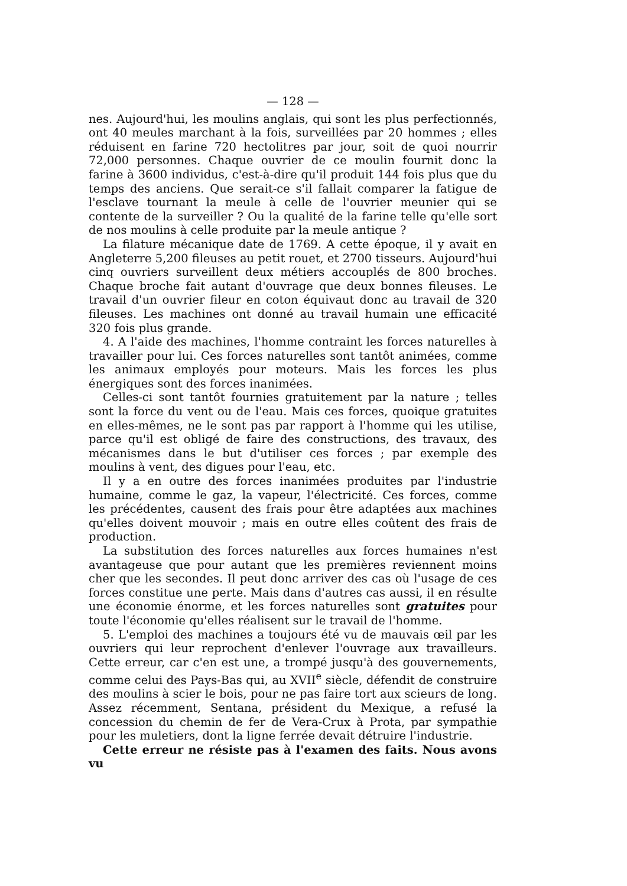— 128 —
nes. Aujourd'hui, les moulins anglais, qui sont les plus perfectionnés, ont 40 meules marchant à la fois, surveillées par 20 hommes ; elles réduisent en farine 720 hectolitres par jour, soit de quoi nourrir 72,000 personnes. Chaque ouvrier de ce moulin fournit donc la farine à 3600 individus, c'est-à-dire qu'il produit 144 fois plus que du temps des anciens. Que serait-ce s'il fallait comparer la fatigue de l'esclave tournant la meule à celle de l'ouvrier meunier qui se contente de la surveiller ? Ou la qualité de la farine telle qu'elle sort de nos moulins à celle produite par la meule antique ?
La filature mécanique date de 1769. A cette époque, il y avait en Angleterre 5,200 fileuses au petit rouet, et 2700 tisseurs. Aujourd'hui cinq ouvriers surveillent deux métiers accouplés de 800 broches. Chaque broche fait autant d'ouvrage que deux bonnes fileuses. Le travail d'un ouvrier fileur en coton équivaut donc au travail de 320 fileuses. Les machines ont donné au travail humain une efficacité 320 fois plus grande.
4. A l'aide des machines, l'homme contraint les forces naturelles à travailler pour lui. Ces forces naturelles sont tantôt animées, comme les animaux employés pour moteurs. Mais les forces les plus énergiques sont des forces inanimées.
Celles-ci sont tantôt fournies gratuitement par la nature ; telles sont la force du vent ou de l'eau. Mais ces forces, quoique gratuites en elles-mêmes, ne le sont pas par rapport à l'homme qui les utilise, parce qu'il est obligé de faire des constructions, des travaux, des mécanismes dans le but d'utiliser ces forces ; par exemple des moulins à vent, des digues pour l'eau, etc.
Il y a en outre des forces inanimées produites par l'industrie humaine, comme le gaz, la vapeur, l'électricité. Ces forces, comme les précédentes, causent des frais pour être adaptées aux machines qu'elles doivent mouvoir ; mais en outre elles coûtent des frais de production.
La substitution des forces naturelles aux forces humaines n'est avantageuse que pour autant que les premières reviennent moins cher que les secondes. Il peut donc arriver des cas où l'usage de ces forces constitue une perte. Mais dans d'autres cas aussi, il en résulte une économie énorme, et les forces naturelles sont gratuites pour toute l'économie qu'elles réalisent sur le travail de l'homme.
5. L'emploi des machines a toujours été vu de mauvais œil par les ouvriers qui leur reprochent d'enlever l'ouvrage aux travailleurs. Cette erreur, car c'en est une, a trompé jusqu'à des gouvernements, comme celui des Pays-Bas qui, au XVII<sup>e</sup> siècle, défendit de construire des moulins à scier le bois, pour ne pas faire tort aux scieurs de long. Assez récemment, Sentana, président du Mexique, a refusé la concession du chemin de fer de Vera-Crux à Prota, par sympathie pour les muletiers, dont la ligne ferrée devait détruire l'industrie.
Cette erreur ne résiste pas à l'examen des faits. Nous avons vu